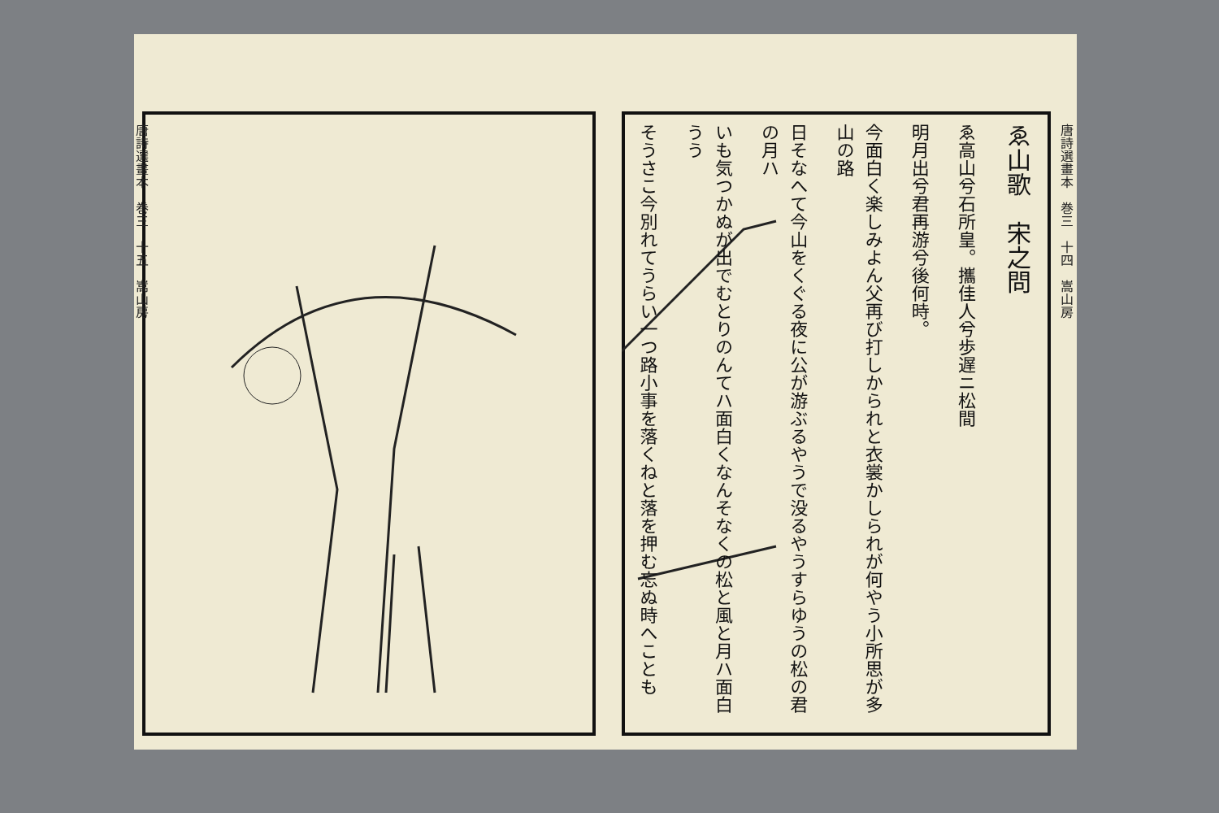唐詩選畫本　巻三　十五　嵩山房
唐詩選畫本　巻三　十四　嵩山房
ゑ山歌　宋之問
ゑ高山兮石所皇。攜佳人兮歩遅ニ松間
明月出兮君再游兮後何時。
今面白く楽しみよん父再び打しかられと衣裳かしられが何やう小所思が多山の路
日そなへて今山をくぐる夜に公が游ぶるやうで没るやうすらゆうの松の君の月ハ
いも気つかぬが出でむとりのんてハ面白くなんそなくの松と風と月ハ面白うう
そうさこ今別れてうらい一つ路小事を落くねと落を押む忘ぬ時へことも